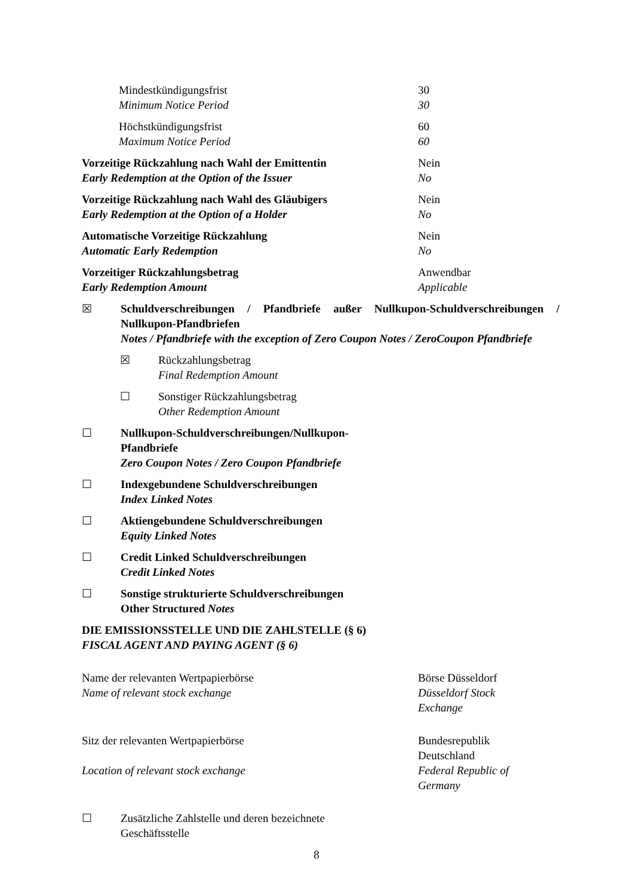Mindestkündigungsfrist
Minimum Notice Period
30
30
Höchstkündigungsfrist
Maximum Notice Period
60
60
Vorzeitige Rückzahlung nach Wahl der Emittentin
Early Redemption at the Option of the Issuer
Nein
No
Vorzeitige Rückzahlung nach Wahl des Gläubigers
Early Redemption at the Option of a Holder
Nein
No
Automatische Vorzeitige Rückzahlung
Automatic Early Redemption
Nein
No
Vorzeitiger Rückzahlungsbetrag
Early Redemption Amount
Anwendbar
Applicable
☒ Schuldverschreibungen / Pfandbriefe außer Nullkupon-Schuldverschreibungen / Nullkupon-Pfandbriefen
Notes / Pfandbriefe with the exception of Zero Coupon Notes / ZeroCoupon Pfandbriefe
☒ Rückzahlungsbetrag
Final Redemption Amount
☐ Sonstiger Rückzahlungsbetrag
Other Redemption Amount
☐ Nullkupon-Schuldverschreibungen/Nullkupon-Pfandbriefe
Zero Coupon Notes / Zero Coupon Pfandbriefe
☐ Indexgebundene Schuldverschreibungen
Index Linked Notes
☐ Aktiengebundene Schuldverschreibungen
Equity Linked Notes
☐ Credit Linked Schuldverschreibungen
Credit Linked Notes
☐ Sonstige strukturierte Schuldverschreibungen
Other Structured Notes
DIE EMISSIONSSTELLE UND DIE ZAHLSTELLE (§ 6)
FISCAL AGENT AND PAYING AGENT (§ 6)
Name der relevanten Wertpapierbörse
Name of relevant stock exchange
Börse Düsseldorf
Düsseldorf Stock Exchange
Sitz der relevanten Wertpapierbörse
Location of relevant stock exchange
Bundesrepublik Deutschland
Federal Republic of Germany
☐ Zusätzliche Zahlstelle und deren bezeichnete Geschäftsstelle
8